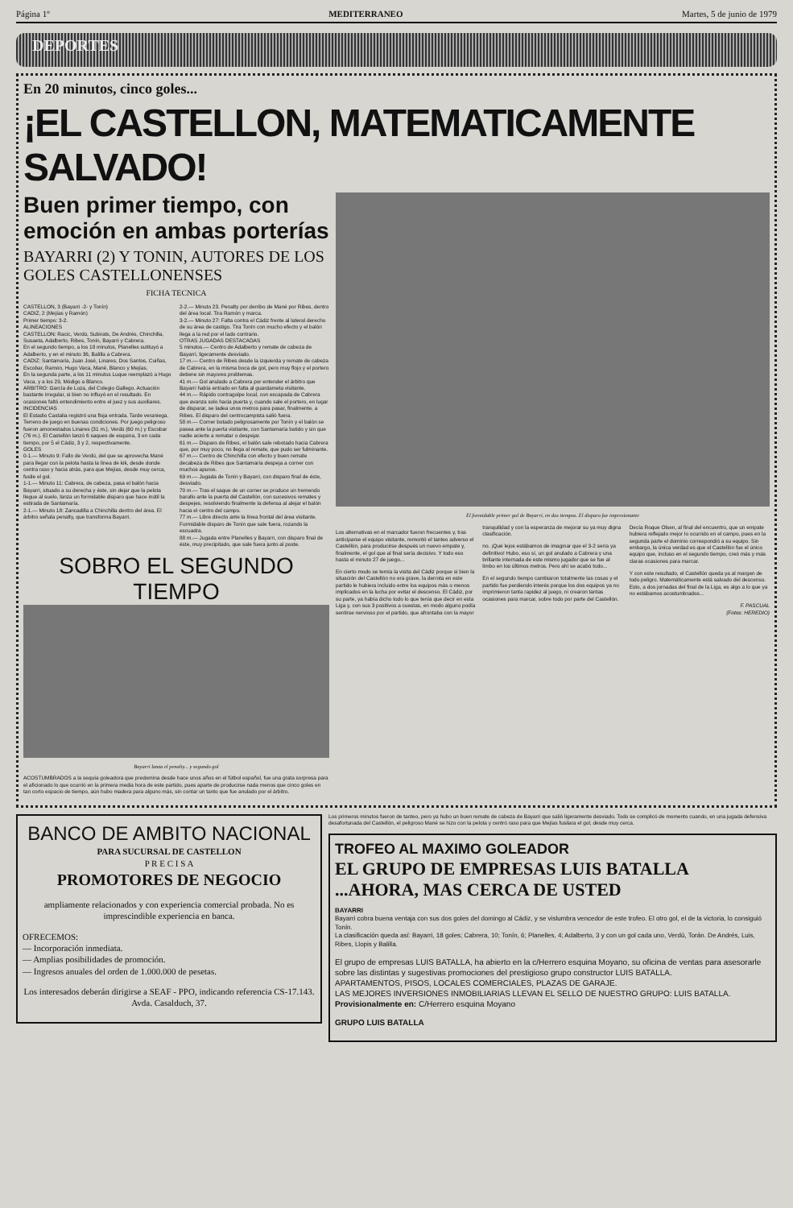Página 1º MEDITERRANEO Martes, 5 de junio de 1979
DEPORTES
En 20 minutos, cinco goles...
¡EL CASTELLON, MATEMATICAMENTE SALVADO!
Buen primer tiempo, con emoción en ambas porterías
BAYARRI (2) Y TONIN, AUTORES DE LOS GOLES CASTELLONENSES
FICHA TECNICA
CASTELLON, 3 (Bayarri -2- y Tonín)
CADIZ, 2 (Mejías y Ramón)
Primer tiempo: 3-2.
ALINEACIONES
CASTELLON: Racic, Verdú, Subirats, De Andrés, Chinchilla, Susaeta, Adalberto, Ribes, Tonín, Bayarri y Cabrera.
En el segundo tiempo, a los 18 minutos, Planelles sutituyó a Adalberto, y en el minuto 36, Balilla a Cabrera.
CADIZ: Santamaría, Juan José, Linares, Dos Santos, Cuiñas, Escobar, Ramón, Hugo Vaca, Mané, Blanco y Mejías.
En la segunda parte, a los 11 minutos Luque reemplazó a Hugo Vaca, y a los 29, Módigo a Blanco.
ARBITRO: García de Loza, del Colegio Gallego. Actuación bastante irregular, si bien no influyó en el resultado. En ocasiones faltó entendimiento entre el juez y sus auxiliares.
INCIDENCIAS
El Estadio Castalia registró una floja entrada. Tarde veraniega. Terreno de juego en buenas condiciones. Por juego peligroso fueron amonestados Linares (31 m.), Verdú (60 m.) y Escobar (76 m.). El Castellón lanzó 6 saques de esquina, 3 en cada tiempo, por 5 el Cádiz, 3 y 2, respectivamente.
GOLES
0-1.— Minuto 9: Fallo de Verdú, del que se aprovecha Mané para llegar con la pelota hasta la línea de kik, desde donde centra raso y hacia atrás, para que Mejías, desde muy cerca, fusile el gol.
1-1.— Minuto 11: Cabrera, de cabeza, pasa el balón hacia Bayarri, situado a su derecha y éste, sin dejar que la pelota llegue al suelo, lanza un formidable disparo que hace inútil la estirada de Santamaría.
2-1.— Minuto 18: Zancadilla a Chinchilla dentro del área. El árbitro señala penalty, que transforma Bayarri.
2-2.— Minuto 23. Penalty por derribo de Mané por Ribes, dentro del área local. Tira Ramón y marca.
3-2.— Minuto 27: Falta contra el Cádiz frente al lateral derecho de su área de castigo. Tira Tonín con mucho efecto y el balón llega a la red por el lado contrario.
OTRAS JUGADAS DESTACADAS
5 minutos.— Centro de Adalberto y remate de cabeza de Bayarri, ligeramente desviado.
17 m.— Centro de Ribes desde la izquierda y remate de cabeza de Cabrera, en la misma boca de gol, pero muy flojo y el portero detiene sin mayores problemas.
41 m.— Gol anulado a Cabrera por entender el árbitro que Bayarri había entrado en falta al guardameta visitante.
44 m.— Rápido contragolpe local, con escapada de Cabrera que avanza solo hacia puerta y, cuando sale el portero, en lugar de disparar, se ladea unos metros para pasar, finalmente, a Ribes. El disparo del centrocampista salió fuera.
58 m.— Corner botado peligrosamente por Tonín y el balón se pasea ante la puerta visitante, con Santamaría batido y sin que nadie acierte a rematar o despejar.
61 m.— Disparo de Ribes, el balón sale rebotado hacia Cabrera que, por muy poco, no llega al remate, que pudo ser fulminante.
67 m.— Centro de Chinchilla con efecto y buen remate decabeza de Ribes que Santamaría despeja a corner con muchos apuros.
69 m.— Jugada de Tonín y Bayarri, con disparo final de éste, desviado.
70 m.— Tras el saque de un corner se produce un tremendo barullo ante la puerta del Castellón, con sucesivos remates y despejes, resolviendo finalmente la defensa al alejar el balón hacia el centro del campo.
77 m.— Libre directo ante la línea frontal del área visitante. Formidable disparo de Tonín que sale fuera, rozando la escuadra.
88 m.— Jugada entre Planelles y Bayarri, con disparo final de éste, muy precipitado, que sale fuera junto al poste.
SOBRO EL SEGUNDO TIEMPO
Bayarri lanza el penalty... y segundo gol
ACOSTUMBRADOS a la sequía goleadora que predomina desde hace unos años en el fútbol español, fue una grata sorpresa para el aficionado lo que ocurrió en la primera media hora de este partido, pues aparte de producirse nada menos que cinco goles en tan corto espacio de tiempo, aún hubo madera para alguno más, sin contar un tanto que fue anulado por el árbitro.
El formidable primer gol de Bayarri, en dos tiempos. El disparo fue impresionante
Los alternativas en el marcador fueron frecuentes y, tras anticiparse el equipo visitante, remontó el tanteo adverso el Castellón, para producirse después un nuevo empate y, finalmente, el gol que al final sería decisivo. Y todo eso hasta el minuto 27 de juego...
En cierto modo se temía la visita del Cádiz porque si bien la situación del Castellón no era grave, la derrota en este partido le hubiera incluido entre los equipos más o menos implicados en la lucha por evitar el descenso. El Cádiz, por su parte, ya había dicho todo lo que tenía que decir en esta Liga y, con sus 3 positivos a cuestas, en modo alguno podía sentirse nervioso por el partido, que afrontaba con la mayor tranquilidad y con la esperanza de mejorar su ya muy digna clasificación.
no. ¡Qué lejos estábamos de imaginar que el 3-2 sería ya definitivo! Hubo, eso sí, un gol anulado a Cabrera y una brillante internada de este mismo jugador que se fue al limbo en los últimos metros. Pero ahí se acabó todo...
En el segundo tiempo cambiaron totalmente las cosas y el partido fue perdiendo interés porque los dos equipos ya no imprimieron tanta rapidez al juego, ni crearon tantas ocasiones para marcar, sobre todo por parte del Castellón.
Decía Roque Olsen, al final del encuentro, que un empate hubiera reflejado mejor lo ocurrido en el campo, pues en la segunda parte el dominio correspondió a su equipo. Sin embargo, la única verdad es que el Castellón fue el único equipo que, incluso en el segundo tiempo, creó más y más claras ocasiones para marcar.
Y con este resultado, el Castellón queda ya al margen de todo peligro. Matemáticamente está salvado del descenso. Esto, a dos jornadas del final de la Liga, es algo a lo que ya no estábamos acostumbrados...
F. PASCUAL
(Fotos: HEREDIO)
BANCO DE AMBITO NACIONAL
PARA SUCURSAL DE CASTELLON
P R E C I S A
PROMOTORES DE NEGOCIO
ampliamente relacionados y con experiencia comercial probada. No es imprescindible experiencia en banca.
OFRECEMOS:
— Incorporación inmediata.
— Amplias posibilidades de promoción.
— Ingresos anuales del orden de 1.000.000 de pesetas.
Los interesados deberán dirigirse a SEAF - PPO, indicando referencia CS-17.143. Avda. Casalduch, 37.
Los primeros minutos fueron de tanteo, pero ya hubo un buen remate de cabeza de Bayarri que salió ligeramente desviado. Todo se complicó de momento cuando, en una jugada defensiva desafortunada del Castellón, el peligroso Mané se hizo con la pelota y centró raso para que Mejías fusilara el gol, desde muy cerca.
TROFEO AL MAXIMO GOLEADOR
EL GRUPO DE EMPRESAS LUIS BATALLA ...AHORA, MAS CERCA DE USTED
BAYARRI
Bayarri cobra buena ventaja con sus dos goles del domingo al Cádiz, y se vislumbra vencedor de este trofeo. El otro gol, el de la victoria, lo consiguió Tonín.
La clasificación queda así: Bayarri, 18 goles; Cabrera, 10; Tonín, 6; Planelles, 4; Adalberto, 3 y con un gol cada uno, Verdú, Torán. De Andrés, Luis, Ribes, Llopis y Balilla.
El grupo de empresas LUIS BATALLA, ha abierto en la c/Herrero esquina Moyano, su oficina de ventas para asesorarle sobre las distintas y sugestivas promociones del prestigioso grupo constructor LUIS BATALLA.
APARTAMENTOS, PISOS, LOCALES COMERCIALES, PLAZAS DE GARAJE.
LAS MEJORES INVERSIONES INMOBILIARIAS LLEVAN EL SELLO DE NUESTRO GRUPO: LUIS BATALLA.
Provisionalmente en: C/Herrero esquina Moyano
GRUPO LUIS BATALLA